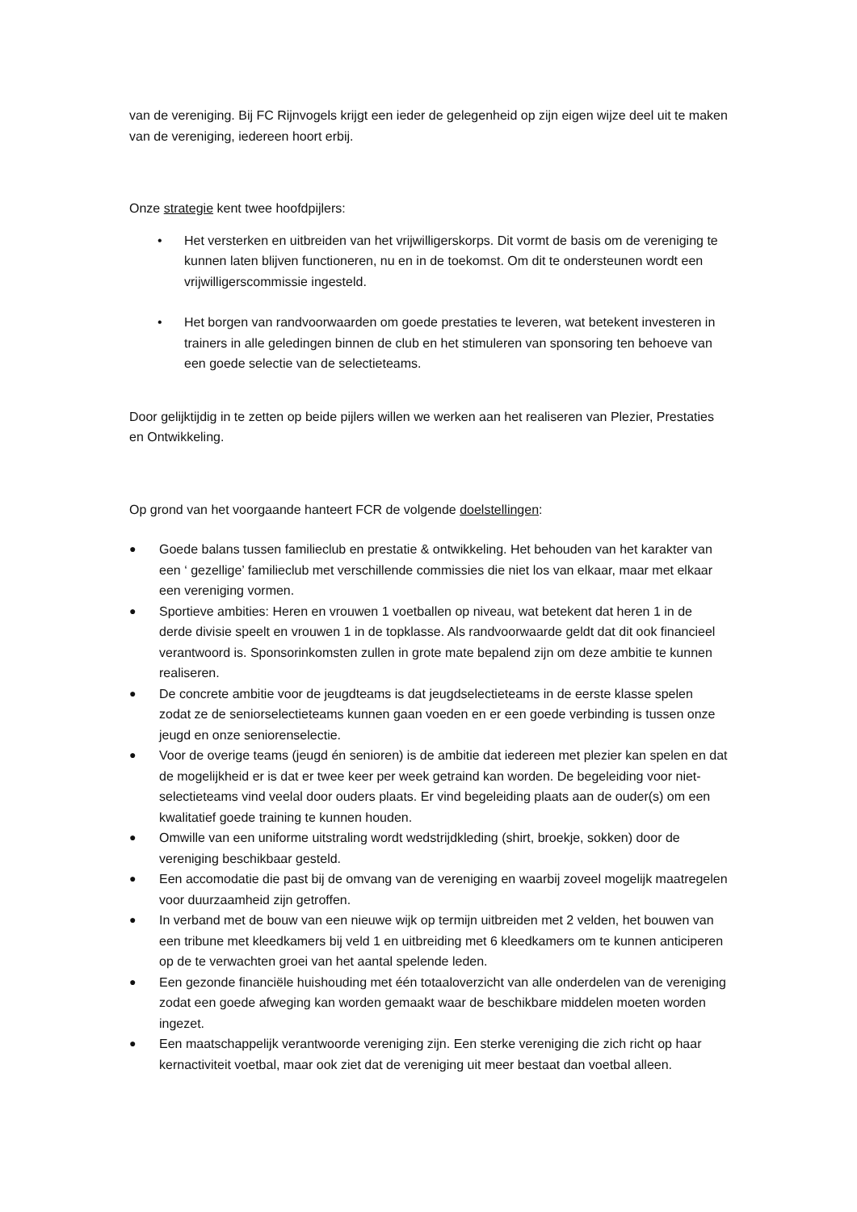van de vereniging. Bij FC Rijnvogels krijgt een ieder de gelegenheid op zijn eigen wijze deel uit te maken van de vereniging, iedereen hoort erbij.
Onze strategie kent twee hoofdpijlers:
• Het versterken en uitbreiden van het vrijwilligerskorps. Dit vormt de basis om de vereniging te kunnen laten blijven functioneren, nu en in de toekomst. Om dit te ondersteunen wordt een vrijwilligerscommissie ingesteld.
• Het borgen van randvoorwaarden om goede prestaties te leveren, wat betekent investeren in trainers in alle geledingen binnen de club en het stimuleren van sponsoring ten behoeve van een goede selectie van de selectieteams.
Door gelijktijdig in te zetten op beide pijlers willen we werken aan het realiseren van Plezier, Prestaties en Ontwikkeling.
Op grond van het voorgaande hanteert FCR de volgende doelstellingen:
● Goede balans tussen familieclub en prestatie & ontwikkeling. Het behouden van het karakter van een ‘ gezellige’ familieclub met verschillende commissies die niet los van elkaar, maar met elkaar een vereniging vormen.
● Sportieve ambities: Heren en vrouwen 1 voetballen op niveau, wat betekent dat heren 1 in de derde divisie speelt en vrouwen 1 in de topklasse. Als randvoorwaarde geldt dat dit ook financieel verantwoord is. Sponsorinkomsten zullen in grote mate bepalend zijn om deze ambitie te kunnen realiseren.
● De concrete ambitie voor de jeugdteams is dat jeugdselectieteams in de eerste klasse spelen zodat ze de seniorselectieteams kunnen gaan voeden en er een goede verbinding is tussen onze jeugd en onze seniorenselectie.
● Voor de overige teams (jeugd én senioren) is de ambitie dat iedereen met plezier kan spelen en dat de mogelijkheid er is dat er twee keer per week getraind kan worden. De begeleiding voor niet-selectieteams vind veelal door ouders plaats. Er vind begeleiding plaats aan de ouder(s) om een kwalitatief goede training te kunnen houden.
● Omwille van een uniforme uitstraling wordt wedstrijdkleding (shirt, broekje, sokken) door de vereniging beschikbaar gesteld.
● Een accomodatie die past bij de omvang van de vereniging en waarbij zoveel mogelijk maatregelen voor duurzaamheid zijn getroffen.
● In verband met de bouw van een nieuwe wijk op termijn uitbreiden met 2 velden, het bouwen van een tribune met kleedkamers bij veld 1 en uitbreiding met 6 kleedkamers om te kunnen anticiperen op de te verwachten groei van het aantal spelende leden.
● Een gezonde financiële huishouding met één totaaloverzicht van alle onderdelen van de vereniging zodat een goede afweging kan worden gemaakt waar de beschikbare middelen moeten worden ingezet.
● Een maatschappelijk verantwoorde vereniging zijn. Een sterke vereniging die zich richt op haar kernactiviteit voetbal, maar ook ziet dat de vereniging uit meer bestaat dan voetbal alleen.